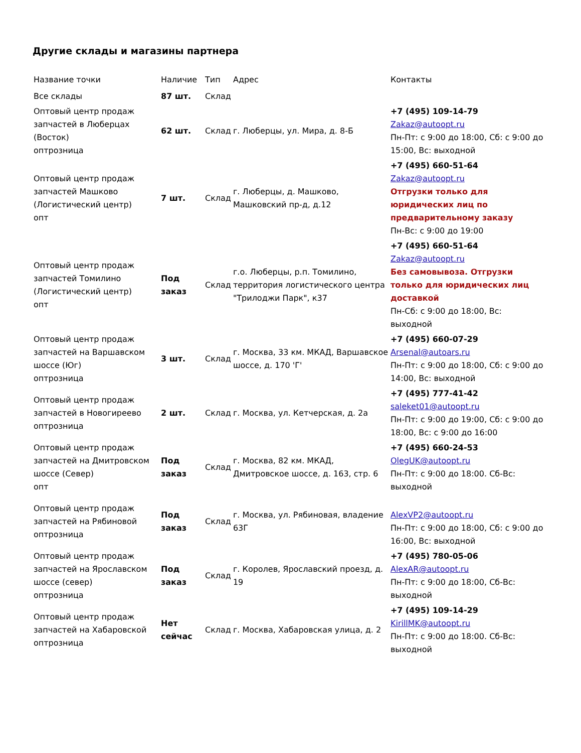Другие склады и магазины партнера
| Название точки | Наличие | Тип | Адрес | Контакты |
| --- | --- | --- | --- | --- |
| Все склады | 87 шт. | Склад | | |
| Оптовый центр продаж запчастей в Люберцах (Восток) оптрозница | 62 шт. | Склад | г. Люберцы, ул. Мира, д. 8-Б | +7 (495) 109-14-79 Zakaz@autoopt.ru Пн-Пт: с 9:00 до 18:00, Сб: с 9:00 до 15:00, Вс: выходной |
| Оптовый центр продаж запчастей Машково (Логистический центр) опт | 7 шт. | Склад | г. Люберцы, д. Машково, Машковский пр-д, д.12 | +7 (495) 660-51-64 Zakaz@autoopt.ru Отгрузки только для юридических лиц по предварительному заказу Пн-Вс: с 9:00 до 19:00 |
| Оптовый центр продаж запчастей Томилино (Логистический центр) опт | Под заказ | Склад | г.о. Люберцы, р.п. Томилино, территория логистического центра "Трилоджи Парк", к37 | +7 (495) 660-51-64 Zakaz@autoopt.ru Без самовывоза. Отгрузки только для юридических лиц доставкой Пн-Сб: с 9:00 до 18:00, Вс: выходной |
| Оптовый центр продаж запчастей на Варшавском шоссе (Юг) оптрозница | 3 шт. | Склад | г. Москва, 33 км. МКАД, Варшавское шоссе, д. 170 'Г' | +7 (495) 660-07-29 Arsenal@autoars.ru Пн-Пт: с 9:00 до 18:00, Сб: с 9:00 до 14:00, Вс: выходной |
| Оптовый центр продаж запчастей в Новогиреево оптрозница | 2 шт. | Склад | г. Москва, ул. Кетчерская, д. 2а | +7 (495) 777-41-42 saleket01@autoopt.ru Пн-Пт: с 9:00 до 19:00, Сб: с 9:00 до 18:00, Вс: с 9:00 до 16:00 |
| Оптовый центр продаж запчастей на Дмитровском шоссе (Север) опт | Под заказ | Склад | г. Москва, 82 км. МКАД, Дмитровское шоссе, д. 163, стр. 6 | +7 (495) 660-24-53 OlegUK@autoopt.ru Пн-Пт: с 9:00 до 18:00. Сб-Вс: выходной |
| Оптовый центр продаж запчастей на Рябиновой оптрозница | Под заказ | Склад | г. Москва, ул. Рябиновая, владение 63Г | AlexVP2@autoopt.ru Пн-Пт: с 9:00 до 18:00, Сб: с 9:00 до 16:00, Вс: выходной |
| Оптовый центр продаж запчастей на Ярославском шоссе (север) оптрозница | Под заказ | Склад | г. Королев, Ярославский проезд, д. 19 | +7 (495) 780-05-06 AlexAR@autoopt.ru Пн-Пт: с 9:00 до 18:00, Сб-Вс: выходной |
| Оптовый центр продаж запчастей на Хабаровской оптрозница | Нет сейчас | Склад | г. Москва, Хабаровская улица, д. 2 | +7 (495) 109-14-29 KirillMK@autoopt.ru Пн-Пт: с 9:00 до 18:00. Сб-Вс: выходной |